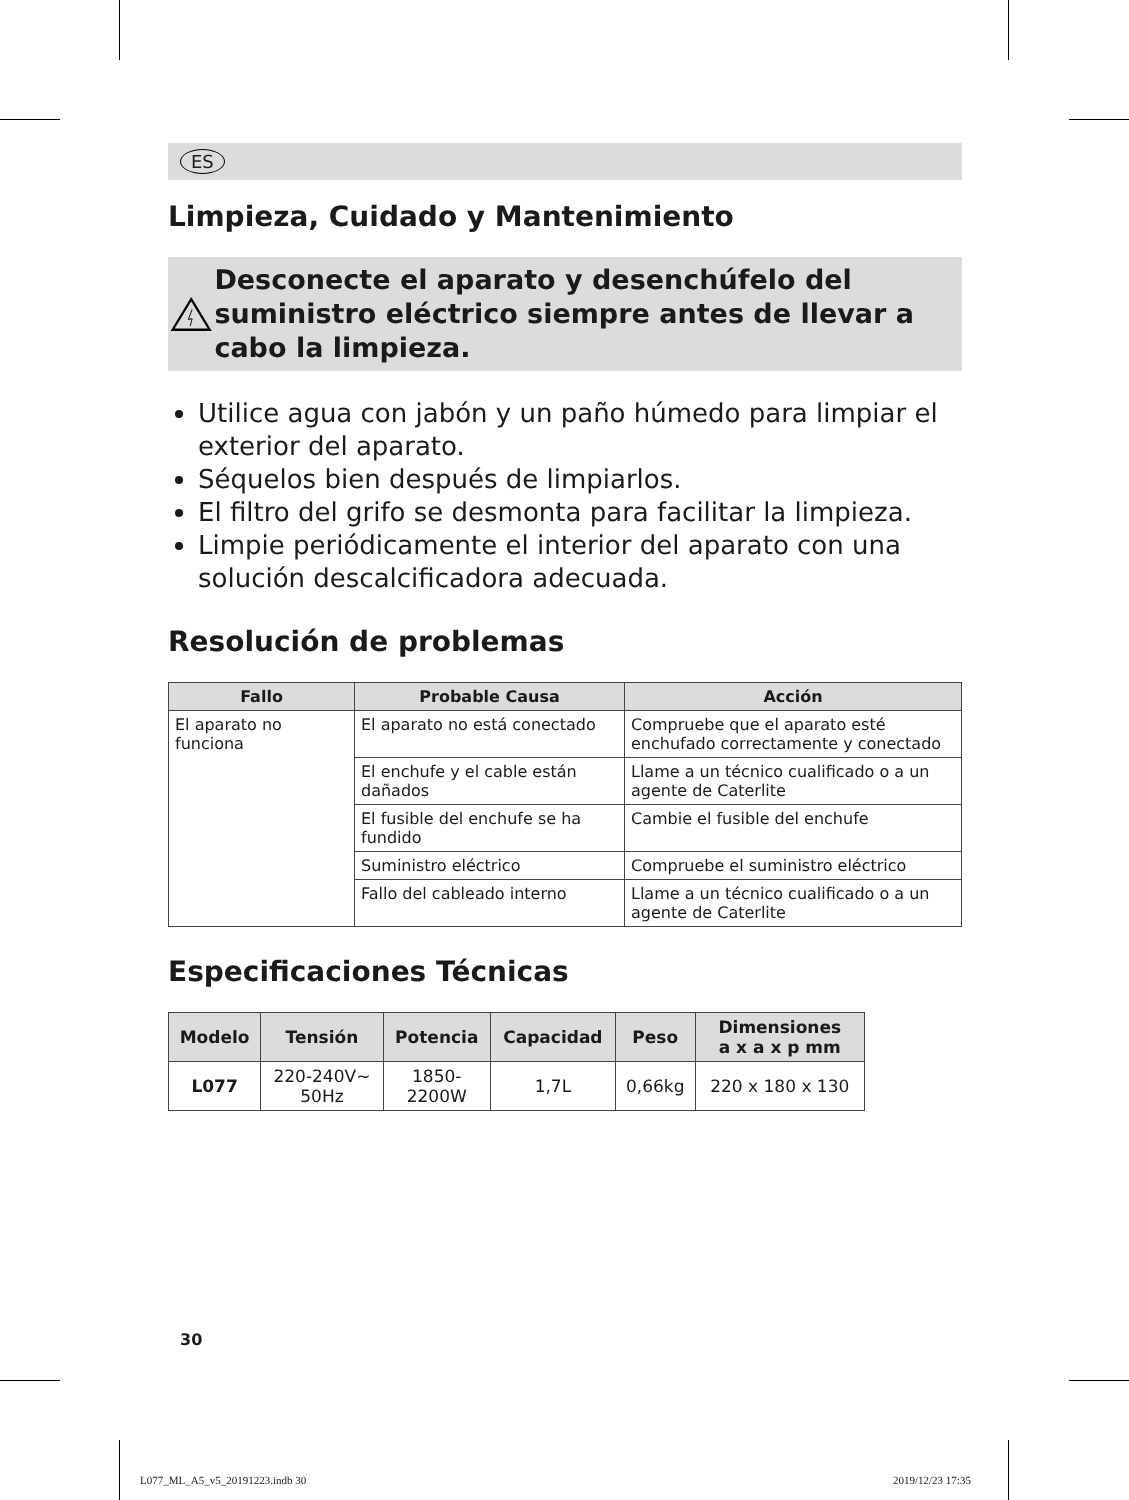ES
Limpieza, Cuidado y Mantenimiento
Desconecte el aparato y desenchúfelo del suministro eléctrico siempre antes de llevar a cabo la limpieza.
Utilice agua con jabón y un paño húmedo para limpiar el exterior del aparato.
Séquelos bien después de limpiarlos.
El filtro del grifo se desmonta para facilitar la limpieza.
Limpie periódicamente el interior del aparato con una solución descalcificadora adecuada.
Resolución de problemas
| Fallo | Probable Causa | Acción |
| --- | --- | --- |
| El aparato no funciona | El aparato no está conectado | Compruebe que el aparato esté enchufado correctamente y conectado |
| | El enchufe y el cable están dañados | Llame a un técnico cualificado o a un agente de Caterlite |
| | El fusible del enchufe se ha fundido | Cambie el fusible del enchufe |
| | Suministro eléctrico | Compruebe el suministro eléctrico |
| | Fallo del cableado interno | Llame a un técnico cualificado o a un agente de Caterlite |
Especificaciones Técnicas
| Modelo | Tensión | Potencia | Capacidad | Peso | Dimensiones a x a x p mm |
| --- | --- | --- | --- | --- | --- |
| L077 | 220-240V~ 50Hz | 1850- 2200W | 1,7L | 0,66kg | 220 x 180 x 130 |
30
L077_ML_A5_v5_20191223.indb 30 2019/12/23 17:35